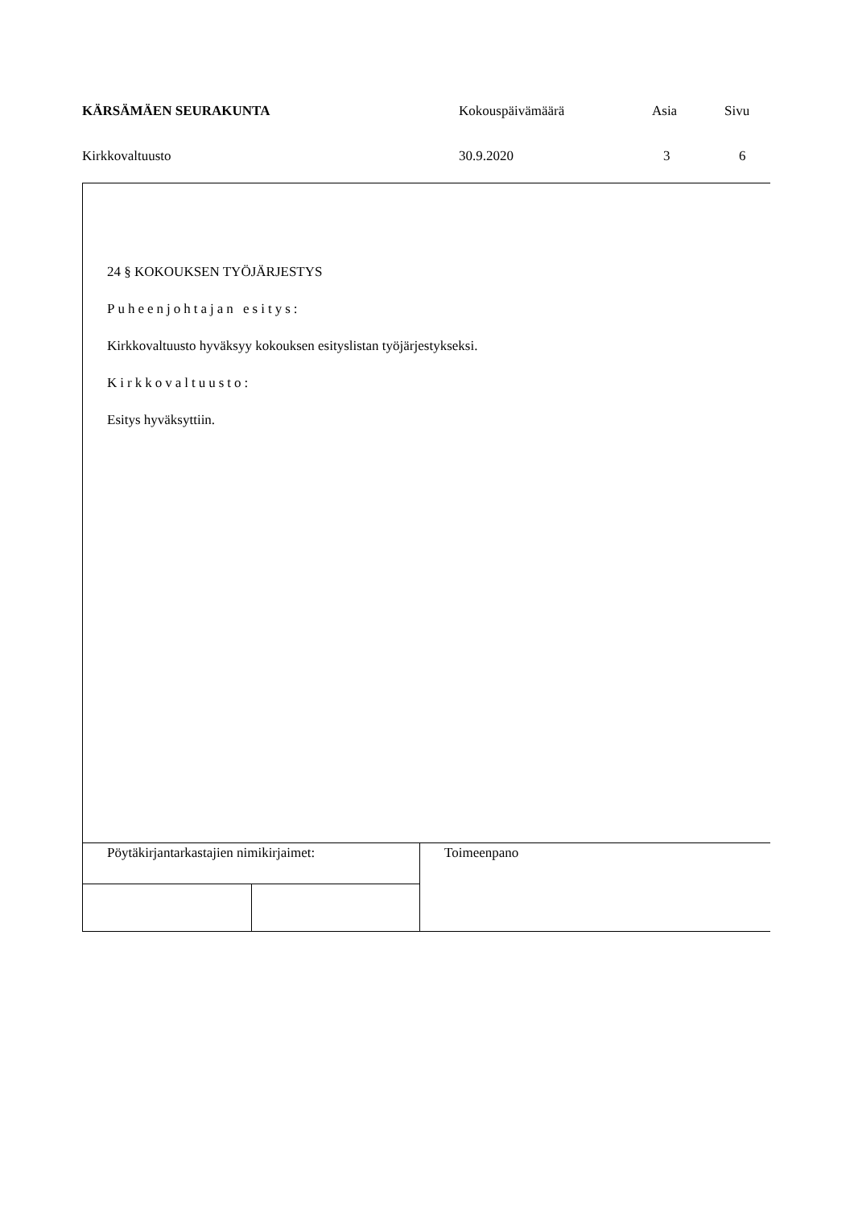| KÄRSÄMÄEN SEURAKUNTA | Kokouspäivämäärä | Asia | Sivu |
| Kirkkovaltuusto | 30.9.2020 | 3 | 6 |
24 § KOKOUKSEN TYÖJÄRJESTYS
Puheenjohtajan esitys:
Kirkkovaltuusto hyväksyy kokouksen esityslistan työjärjestykseksi.
Kirkkovaltuusto:
Esitys hyväksyttiin.
| Pöytäkirjantarkastajien nimikirjaimet: | | Toimeenpano |